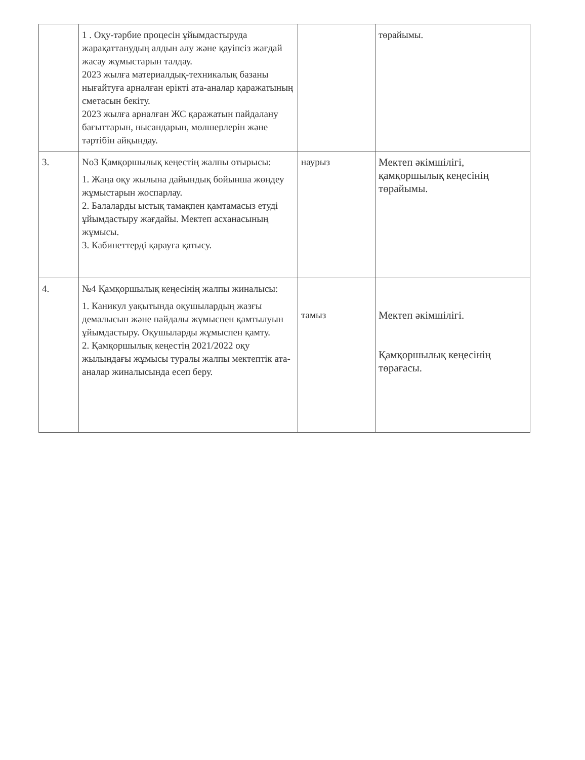| | 1 . Оқу-тәрбие процесін ұйымдастыруда жарақаттанудың алдын алу және қауіпсіз жағдай жасау жұмыстарын талдау. 2023 жылға материалдық-техникалық базаны нығайтуға арналған ерікті ата-аналар қаражатының сметасын бекіту. 2023 жылға арналған ЖС қаражатын пайдалану бағыттарын, нысандарын, мөлшерлерін және тәртібін айқындау. | | төрайымы. |
| 3. | No3 Қамқоршылық кеңестің жалпы отырысы: 1. Жаңа оқу жылына дайындық бойынша жөндеу жұмыстарын жоспарлау. 2. Балаларды ыстық тамақпен қамтамасыз етуді ұйымдастыру жағдайы. Мектеп асханасының жұмысы. 3. Кабинеттерді қарауға қатысу. | наурыз | Мектеп әкімшілігі, қамқоршылық кеңесінің төрайымы. |
| 4. | №4 Қамқоршылық кеңесінің жалпы жиналысы: 1. Каникул уақытында оқушылардың жазғы демалысын және пайдалы жұмыспен қамтылуын ұйымдастыру. Оқушыларды жұмыспен қамту. 2. Қамқоршылық кеңестің 2021/2022 оқу жылындағы жұмысы туралы жалпы мектептік ата-аналар жиналысында есеп беру. | тамыз | Мектеп әкімшілігі. Қамқоршылық кеңесінің төрағасы. |